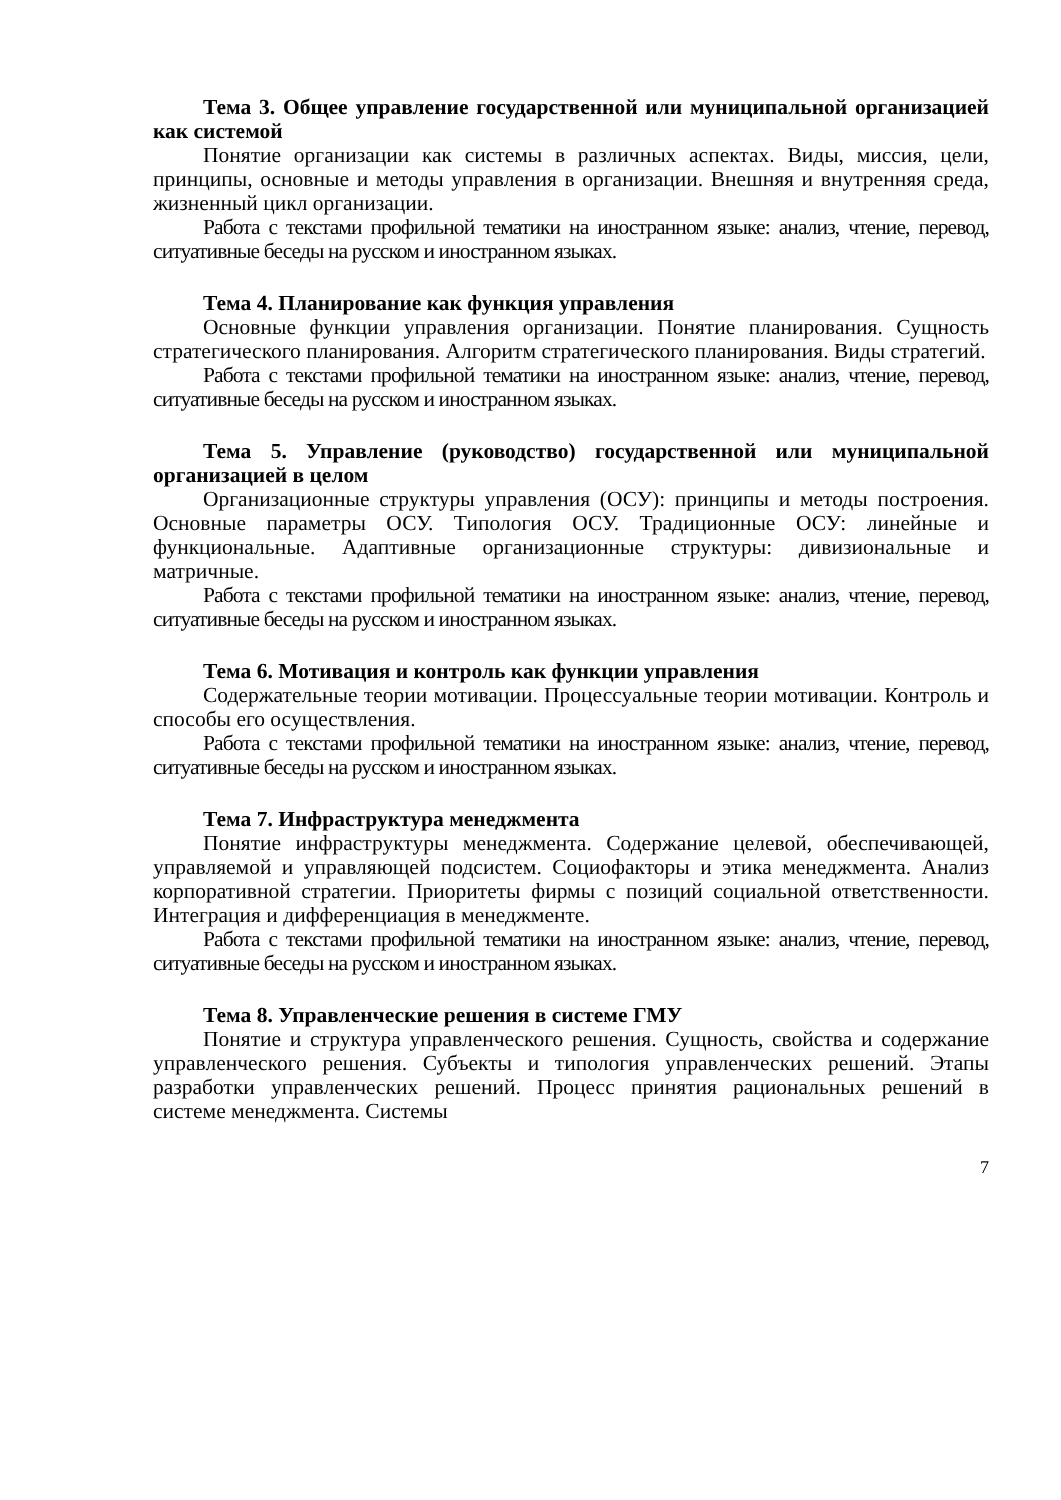Тема 3. Общее управление государственной или муниципальной организацией как системой
Понятие организации как системы в различных аспектах. Виды, миссия, цели, принципы, основные и методы управления в организации. Внешняя и внутренняя среда, жизненный цикл организации.
Работа с текстами профильной тематики на иностранном языке: анализ, чтение, перевод, ситуативные беседы на русском и иностранном языках.
Тема 4. Планирование как функция управления
Основные функции управления организации. Понятие планирования. Сущность стратегического планирования. Алгоритм стратегического планирования. Виды стратегий.
Работа с текстами профильной тематики на иностранном языке: анализ, чтение, перевод, ситуативные беседы на русском и иностранном языках.
Тема 5. Управление (руководство) государственной или муниципальной организацией в целом
Организационные структуры управления (ОСУ): принципы и методы построения. Основные параметры ОСУ. Типология ОСУ. Традиционные ОСУ: линейные и функциональные. Адаптивные организационные структуры: дивизиональные и матричные.
Работа с текстами профильной тематики на иностранном языке: анализ, чтение, перевод, ситуативные беседы на русском и иностранном языках.
Тема 6. Мотивация и контроль как функции управления
Содержательные теории мотивации. Процессуальные теории мотивации. Контроль и способы его осуществления.
Работа с текстами профильной тематики на иностранном языке: анализ, чтение, перевод, ситуативные беседы на русском и иностранном языках.
Тема 7. Инфраструктура менеджмента
Понятие инфраструктуры менеджмента. Содержание целевой, обеспечивающей, управляемой и управляющей подсистем. Социофакторы и этика менеджмента. Анализ корпоративной стратегии. Приоритеты фирмы с позиций социальной ответственности. Интеграция и дифференциация в менеджменте.
Работа с текстами профильной тематики на иностранном языке: анализ, чтение, перевод, ситуативные беседы на русском и иностранном языках.
Тема 8. Управленческие решения в системе ГМУ
Понятие и структура управленческого решения. Сущность, свойства и содержание управленческого решения. Субъекты и типология управленческих решений. Этапы разработки управленческих решений. Процесс принятия рациональных решений в системе менеджмента. Системы
7